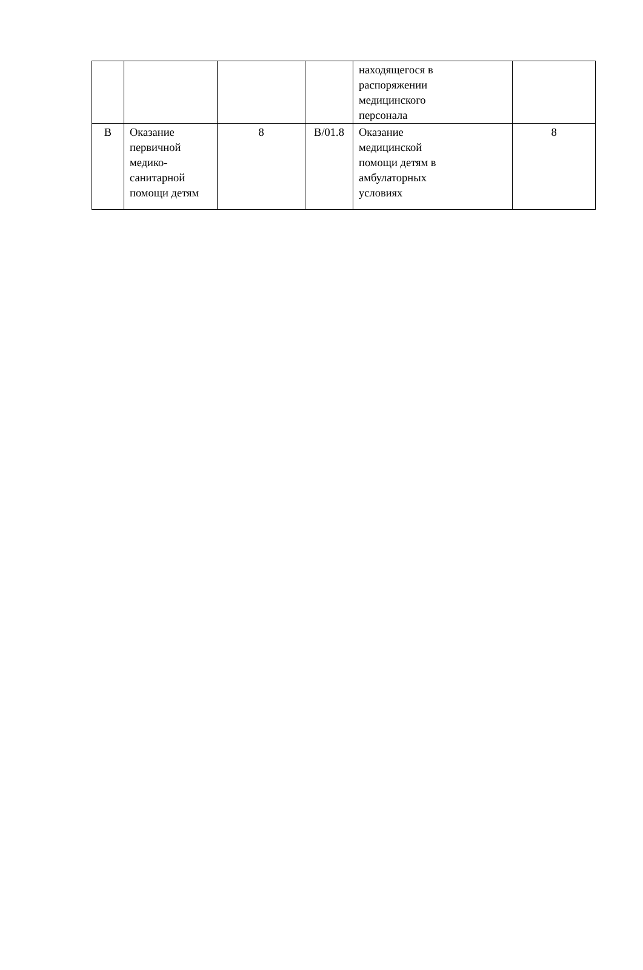| | | | | находящегося в распоряжении медицинского персонала | |
| В | Оказание первичной медико- санитарной помощи детям | 8 | В/01.8 | Оказание медицинской помощи детям в амбулаторных условиях | 8 |